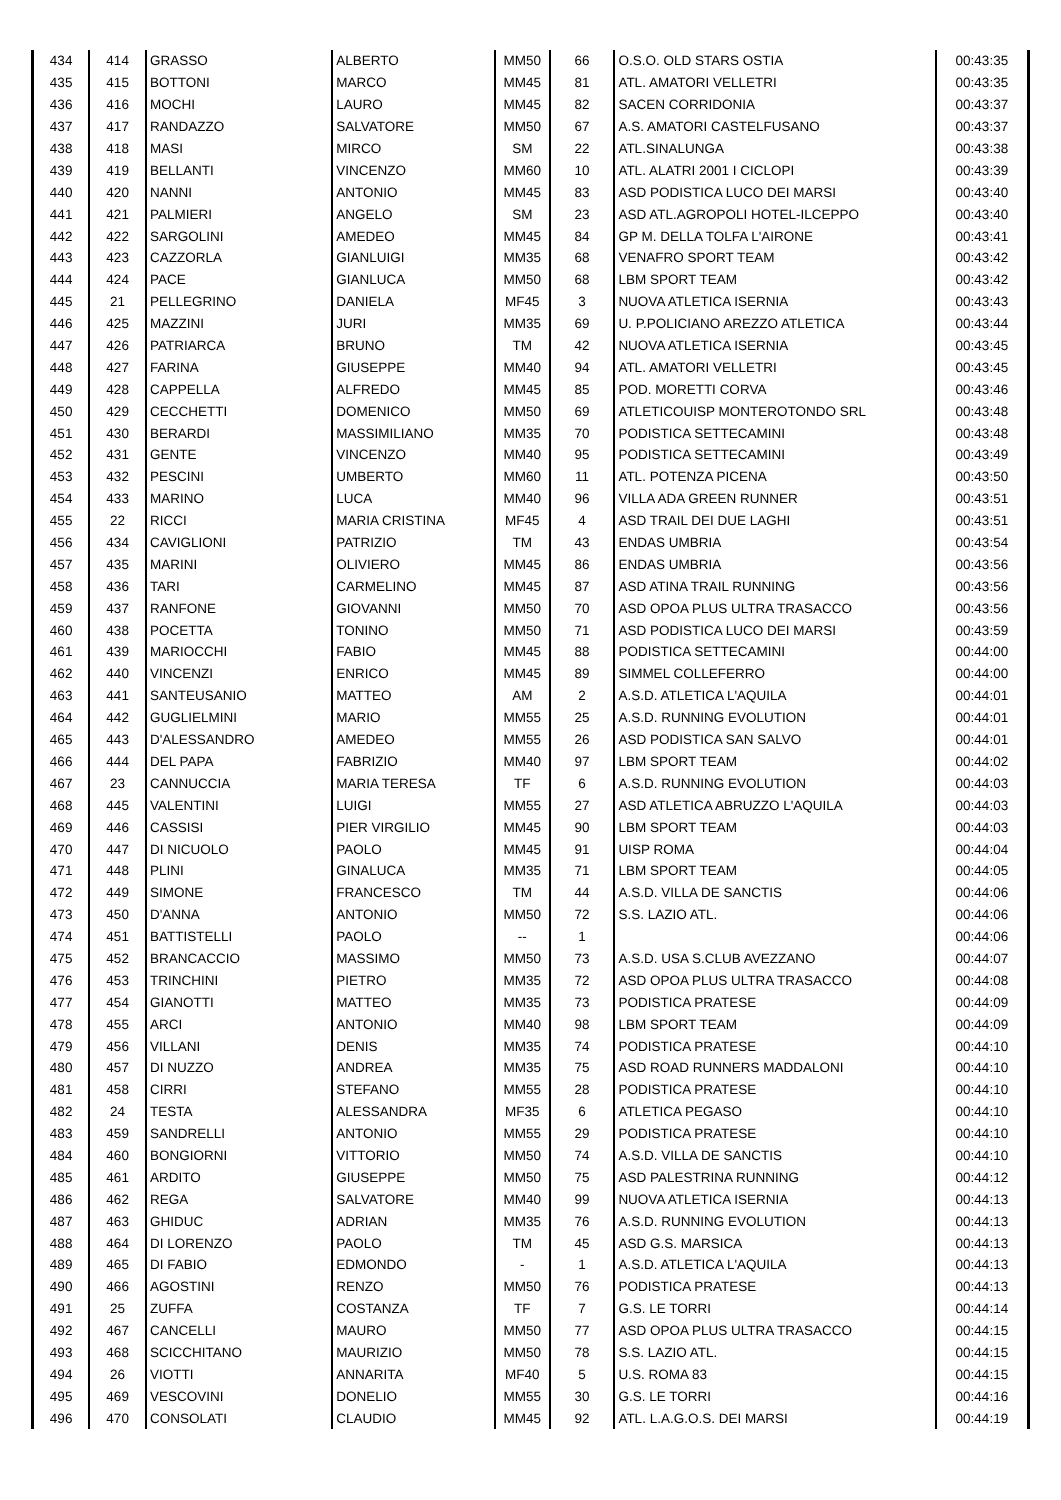| 434 | 414 | GRASSO | ALBERTO | MM50 | 66 | O.S.O. OLD STARS OSTIA | 00:43:35 |
| 435 | 415 | BOTTONI | MARCO | MM45 | 81 | ATL. AMATORI VELLETRI | 00:43:35 |
| 436 | 416 | MOCHI | LAURO | MM45 | 82 | SACEN CORRIDONIA | 00:43:37 |
| 437 | 417 | RANDAZZO | SALVATORE | MM50 | 67 | A.S. AMATORI CASTELFUSANO | 00:43:37 |
| 438 | 418 | MASI | MIRCO | SM | 22 | ATL.SINALUNGA | 00:43:38 |
| 439 | 419 | BELLANTI | VINCENZO | MM60 | 10 | ATL. ALATRI 2001 I CICLOPI | 00:43:39 |
| 440 | 420 | NANNI | ANTONIO | MM45 | 83 | ASD PODISTICA LUCO DEI MARSI | 00:43:40 |
| 441 | 421 | PALMIERI | ANGELO | SM | 23 | ASD ATL.AGROPOLI HOTEL-ILCEPPO | 00:43:40 |
| 442 | 422 | SARGOLINI | AMEDEO | MM45 | 84 | GP M. DELLA TOLFA L'AIRONE | 00:43:41 |
| 443 | 423 | CAZZORLA | GIANLUIGI | MM35 | 68 | VENAFRO SPORT TEAM | 00:43:42 |
| 444 | 424 | PACE | GIANLUCA | MM50 | 68 | LBM SPORT TEAM | 00:43:42 |
| 445 | 21 | PELLEGRINO | DANIELA | MF45 | 3 | NUOVA ATLETICA ISERNIA | 00:43:43 |
| 446 | 425 | MAZZINI | JURI | MM35 | 69 | U. P.POLICIANO AREZZO ATLETICA | 00:43:44 |
| 447 | 426 | PATRIARCA | BRUNO | TM | 42 | NUOVA ATLETICA ISERNIA | 00:43:45 |
| 448 | 427 | FARINA | GIUSEPPE | MM40 | 94 | ATL. AMATORI VELLETRI | 00:43:45 |
| 449 | 428 | CAPPELLA | ALFREDO | MM45 | 85 | POD. MORETTI CORVA | 00:43:46 |
| 450 | 429 | CECCHETTI | DOMENICO | MM50 | 69 | ATLETICOUISP MONTEROTONDO SRL | 00:43:48 |
| 451 | 430 | BERARDI | MASSIMILIANO | MM35 | 70 | PODISTICA SETTECAMINI | 00:43:48 |
| 452 | 431 | GENTE | VINCENZO | MM40 | 95 | PODISTICA SETTECAMINI | 00:43:49 |
| 453 | 432 | PESCINI | UMBERTO | MM60 | 11 | ATL. POTENZA PICENA | 00:43:50 |
| 454 | 433 | MARINO | LUCA | MM40 | 96 | VILLA ADA GREEN RUNNER | 00:43:51 |
| 455 | 22 | RICCI | MARIA CRISTINA | MF45 | 4 | ASD TRAIL DEI DUE LAGHI | 00:43:51 |
| 456 | 434 | CAVIGLIONI | PATRIZIO | TM | 43 | ENDAS UMBRIA | 00:43:54 |
| 457 | 435 | MARINI | OLIVIERO | MM45 | 86 | ENDAS UMBRIA | 00:43:56 |
| 458 | 436 | TARI | CARMELINO | MM45 | 87 | ASD ATINA TRAIL RUNNING | 00:43:56 |
| 459 | 437 | RANFONE | GIOVANNI | MM50 | 70 | ASD OPOA PLUS ULTRA TRASACCO | 00:43:56 |
| 460 | 438 | POCETTA | TONINO | MM50 | 71 | ASD PODISTICA LUCO DEI MARSI | 00:43:59 |
| 461 | 439 | MARIOCCHI | FABIO | MM45 | 88 | PODISTICA SETTECAMINI | 00:44:00 |
| 462 | 440 | VINCENZI | ENRICO | MM45 | 89 | SIMMEL COLLEFERRO | 00:44:00 |
| 463 | 441 | SANTEUSANIO | MATTEO | AM | 2 | A.S.D. ATLETICA L'AQUILA | 00:44:01 |
| 464 | 442 | GUGLIELMINI | MARIO | MM55 | 25 | A.S.D. RUNNING EVOLUTION | 00:44:01 |
| 465 | 443 | D'ALESSANDRO | AMEDEO | MM55 | 26 | ASD PODISTICA SAN SALVO | 00:44:01 |
| 466 | 444 | DEL PAPA | FABRIZIO | MM40 | 97 | LBM SPORT TEAM | 00:44:02 |
| 467 | 23 | CANNUCCIA | MARIA TERESA | TF | 6 | A.S.D. RUNNING EVOLUTION | 00:44:03 |
| 468 | 445 | VALENTINI | LUIGI | MM55 | 27 | ASD ATLETICA ABRUZZO L'AQUILA | 00:44:03 |
| 469 | 446 | CASSISI | PIER VIRGILIO | MM45 | 90 | LBM SPORT TEAM | 00:44:03 |
| 470 | 447 | DI NICUOLO | PAOLO | MM45 | 91 | UISP ROMA | 00:44:04 |
| 471 | 448 | PLINI | GINALUCA | MM35 | 71 | LBM SPORT TEAM | 00:44:05 |
| 472 | 449 | SIMONE | FRANCESCO | TM | 44 | A.S.D. VILLA DE SANCTIS | 00:44:06 |
| 473 | 450 | D'ANNA | ANTONIO | MM50 | 72 | S.S. LAZIO ATL. | 00:44:06 |
| 474 | 451 | BATTISTELLI | PAOLO | -- | 1 | | 00:44:06 |
| 475 | 452 | BRANCACCIO | MASSIMO | MM50 | 73 | A.S.D. USA S.CLUB AVEZZANO | 00:44:07 |
| 476 | 453 | TRINCHINI | PIETRO | MM35 | 72 | ASD OPOA PLUS ULTRA TRASACCO | 00:44:08 |
| 477 | 454 | GIANOTTI | MATTEO | MM35 | 73 | PODISTICA PRATESE | 00:44:09 |
| 478 | 455 | ARCI | ANTONIO | MM40 | 98 | LBM SPORT TEAM | 00:44:09 |
| 479 | 456 | VILLANI | DENIS | MM35 | 74 | PODISTICA PRATESE | 00:44:10 |
| 480 | 457 | DI NUZZO | ANDREA | MM35 | 75 | ASD ROAD RUNNERS MADDALONI | 00:44:10 |
| 481 | 458 | CIRRI | STEFANO | MM55 | 28 | PODISTICA PRATESE | 00:44:10 |
| 482 | 24 | TESTA | ALESSANDRA | MF35 | 6 | ATLETICA PEGASO | 00:44:10 |
| 483 | 459 | SANDRELLI | ANTONIO | MM55 | 29 | PODISTICA PRATESE | 00:44:10 |
| 484 | 460 | BONGIORNI | VITTORIO | MM50 | 74 | A.S.D. VILLA DE SANCTIS | 00:44:10 |
| 485 | 461 | ARDITO | GIUSEPPE | MM50 | 75 | ASD PALESTRINA RUNNING | 00:44:12 |
| 486 | 462 | REGA | SALVATORE | MM40 | 99 | NUOVA ATLETICA ISERNIA | 00:44:13 |
| 487 | 463 | GHIDUC | ADRIAN | MM35 | 76 | A.S.D. RUNNING EVOLUTION | 00:44:13 |
| 488 | 464 | DI LORENZO | PAOLO | TM | 45 | ASD G.S. MARSICA | 00:44:13 |
| 489 | 465 | DI FABIO | EDMONDO | - | 1 | A.S.D. ATLETICA L'AQUILA | 00:44:13 |
| 490 | 466 | AGOSTINI | RENZO | MM50 | 76 | PODISTICA PRATESE | 00:44:13 |
| 491 | 25 | ZUFFA | COSTANZA | TF | 7 | G.S. LE TORRI | 00:44:14 |
| 492 | 467 | CANCELLI | MAURO | MM50 | 77 | ASD OPOA PLUS ULTRA TRASACCO | 00:44:15 |
| 493 | 468 | SCICCHITANO | MAURIZIO | MM50 | 78 | S.S. LAZIO ATL. | 00:44:15 |
| 494 | 26 | VIOTTI | ANNARITA | MF40 | 5 | U.S. ROMA 83 | 00:44:15 |
| 495 | 469 | VESCOVINI | DONELIO | MM55 | 30 | G.S. LE TORRI | 00:44:16 |
| 496 | 470 | CONSOLATI | CLAUDIO | MM45 | 92 | ATL. L.A.G.O.S. DEI MARSI | 00:44:19 |